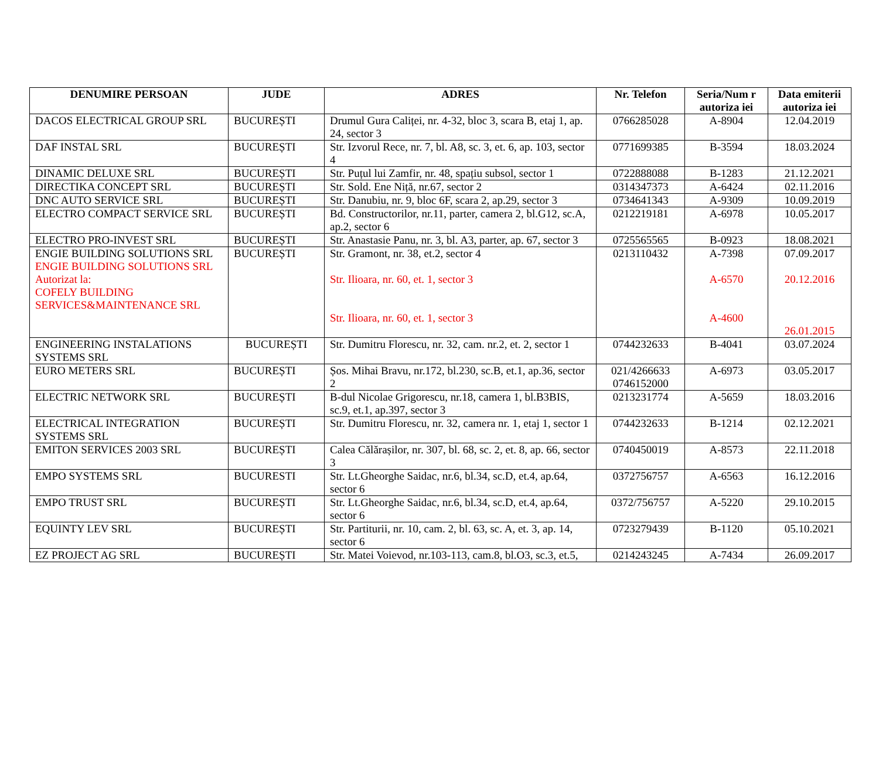| DENUMIRE PERSOAN | JUDE | ADRES | Nr. Telefon | Seria/Num r autoriza iei | Data emiterii autoriza iei |
| --- | --- | --- | --- | --- | --- |
| DACOS ELECTRICAL GROUP SRL | BUCUREȘTI | Drumul Gura Caliței, nr. 4-32, bloc 3, scara B, etaj 1, ap. 24, sector 3 | 0766285028 | A-8904 | 12.04.2019 |
| DAF INSTAL SRL | BUCUREȘTI | Str. Izvorul Rece, nr. 7, bl. A8, sc. 3, et. 6, ap. 103, sector 4 | 0771699385 | B-3594 | 18.03.2024 |
| DINAMIC DELUXE SRL | BUCUREȘTI | Str. Puțul lui Zamfir, nr. 48, spațiu subsol, sector 1 | 0722888088 | B-1283 | 21.12.2021 |
| DIRECTIKA CONCEPT SRL | BUCUREȘTI | Str. Sold. Ene Niță, nr.67, sector 2 | 0314347373 | A-6424 | 02.11.2016 |
| DNC AUTO SERVICE SRL | BUCUREȘTI | Str. Danubiu, nr. 9, bloc 6F, scara 2, ap.29, sector 3 | 0734641343 | A-9309 | 10.09.2019 |
| ELECTRO COMPACT SERVICE SRL | BUCUREȘTI | Bd. Constructorilor, nr.11, parter, camera 2, bl.G12, sc.A, ap.2, sector 6 | 0212219181 | A-6978 | 10.05.2017 |
| ELECTRO PRO-INVEST SRL | BUCUREȘTI | Str. Anastasie Panu, nr. 3, bl. A3, parter, ap. 67, sector 3 | 0725565565 | B-0923 | 18.08.2021 |
| ENGIE BUILDING SOLUTIONS SRL ENGIE BUILDING SOLUTIONS SRL Autorizat la: COFELY BUILDING SERVICES&MAINTENANCE SRL | BUCUREȘTI | Str. Gramont, nr. 38, et.2, sector 4 Str. Ilioara, nr. 60, et. 1, sector 3 Str. Ilioara, nr. 60, et. 1, sector 3 | 0213110432 | A-7398 A-6570 A-4600 | 07.09.2017 20.12.2016 26.01.2015 |
| ENGINEERING INSTALATIONS SYSTEMS SRL | BUCUREȘTI | Str. Dumitru Florescu, nr. 32, cam. nr.2, et. 2, sector 1 | 0744232633 | B-4041 | 03.07.2024 |
| EURO METERS SRL | BUCUREȘTI | Șos. Mihai Bravu, nr.172, bl.230, sc.B, et.1, ap.36, sector 2 | 021/4266633 0746152000 | A-6973 | 03.05.2017 |
| ELECTRIC NETWORK SRL | BUCUREȘTI | B-dul Nicolae Grigorescu, nr.18, camera 1, bl.B3BIS, sc.9, et.1, ap.397, sector 3 | 0213231774 | A-5659 | 18.03.2016 |
| ELECTRICAL INTEGRATION SYSTEMS SRL | BUCUREȘTI | Str. Dumitru Florescu, nr. 32, camera nr. 1, etaj 1, sector 1 | 0744232633 | B-1214 | 02.12.2021 |
| EMITON SERVICES 2003 SRL | BUCUREȘTI | Calea Călărașilor, nr. 307, bl. 68, sc. 2, et. 8, ap. 66, sector 3 | 0740450019 | A-8573 | 22.11.2018 |
| EMPO SYSTEMS SRL | BUCURESTI | Str. Lt.Gheorghe Saidac, nr.6, bl.34, sc.D, et.4, ap.64, sector 6 | 0372756757 | A-6563 | 16.12.2016 |
| EMPO TRUST SRL | BUCUREȘTI | Str. Lt.Gheorghe Saidac, nr.6, bl.34, sc.D, et.4, ap.64, sector 6 | 0372/756757 | A-5220 | 29.10.2015 |
| EQUINTY LEV SRL | BUCUREȘTI | Str. Partiturii, nr. 10, cam. 2, bl. 63, sc. A, et. 3, ap. 14, sector 6 | 0723279439 | B-1120 | 05.10.2021 |
| EZ PROJECT AG SRL | BUCUREȘTI | Str. Matei Voievod, nr.103-113, cam.8, bl.O3, sc.3, et.5, | 0214243245 | A-7434 | 26.09.2017 |